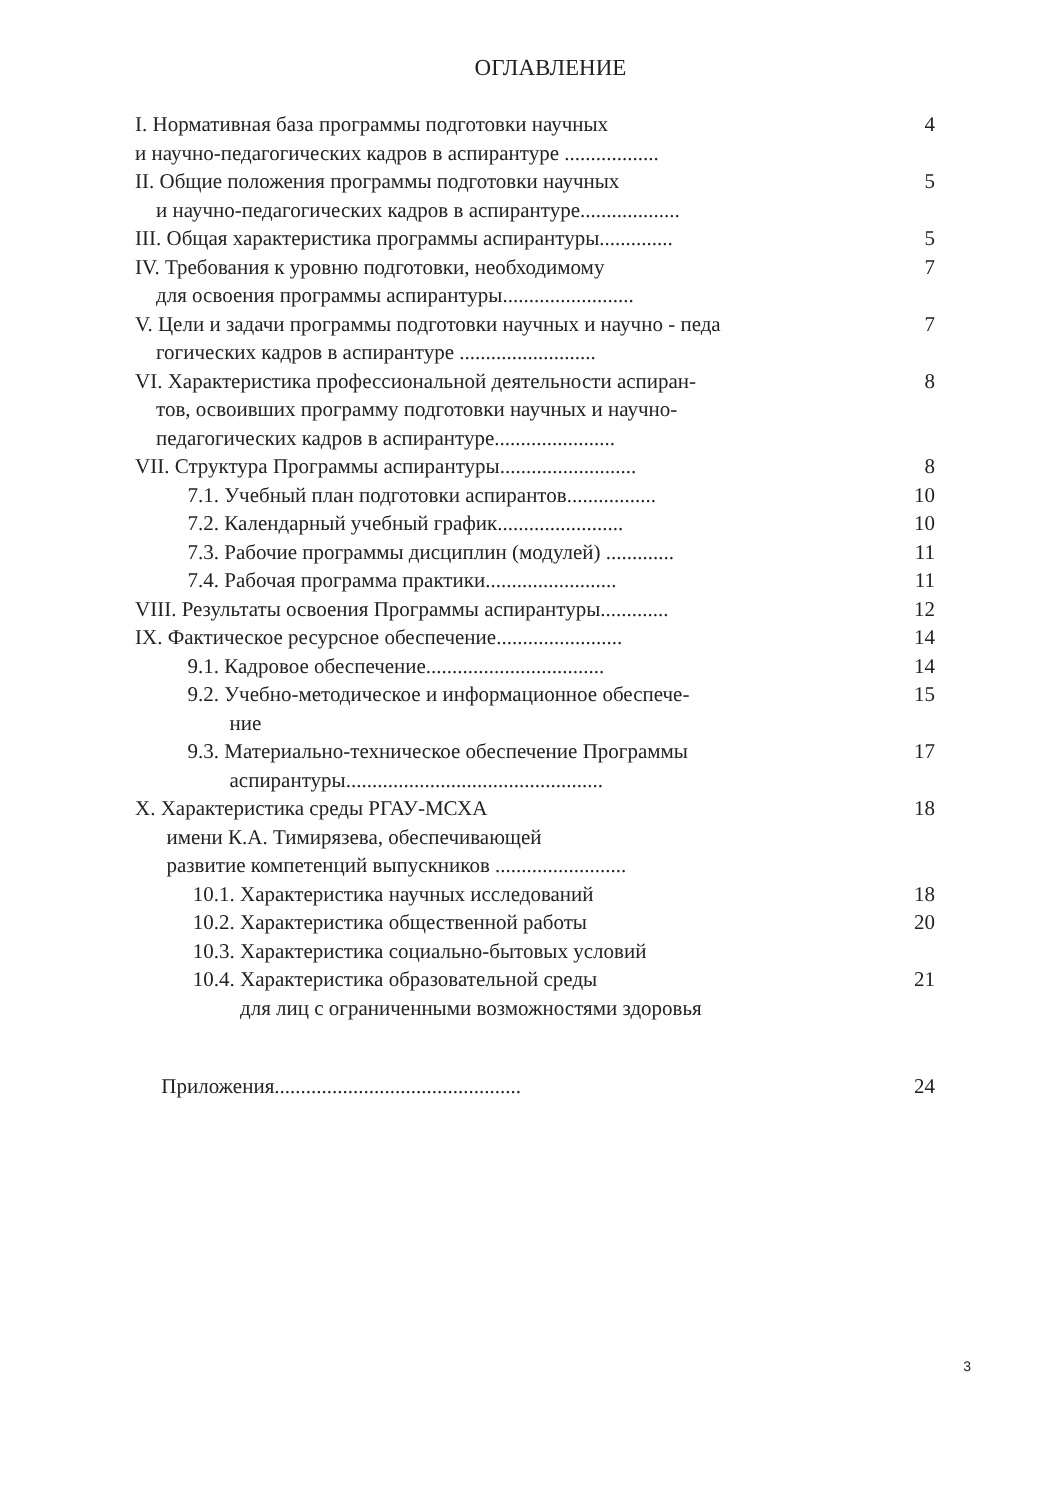ОГЛАВЛЕНИЕ
I. Нормативная база программы подготовки научных
и научно-педагогических кадров в аспирантуре ..................
4
II. Общие положения программы подготовки научных
и научно-педагогических кадров в аспирантуре...................
5
III. Общая характеристика программы аспирантуры..............
5
IV. Требования к уровню подготовки, необходимому
для освоения программы аспирантуры.........................
7
V. Цели и задачи программы подготовки научных и научно - педа
гогических кадров в аспирантуре ..........................
7
VI. Характеристика профессиональной деятельности аспиран-
тов, освоивших программу подготовки научных и научно-
педагогических кадров в аспирантуре.......................
8
VII. Структура Программы аспирантуры..........................
8
7.1. Учебный план подготовки аспирантов.................
10
7.2. Календарный учебный график........................
10
7.3. Рабочие программы дисциплин (модулей) .............
11
7.4. Рабочая программа практики.........................
11
VIII. Результаты освоения Программы аспирантуры.............
12
IX. Фактическое ресурсное обеспечение........................
14
9.1. Кадровое обеспечение..................................
14
9.2. Учебно-методическое и информационное обеспече-
ние
15
9.3. Материально-техническое обеспечение Программы
аспирантуры.................................................
17
X. Характеристика среды РГАУ-МСХА
имени К.А. Тимирязева, обеспечивающей
развитие компетенций выпускников .........................
18
10.1. Характеристика научных исследований
18
10.2. Характеристика общественной работы
20
10.3. Характеристика социально-бытовых условий
10.4. Характеристика образовательной среды
для лиц с ограниченными возможностями здоровья
21
Приложения...............................................
24
3